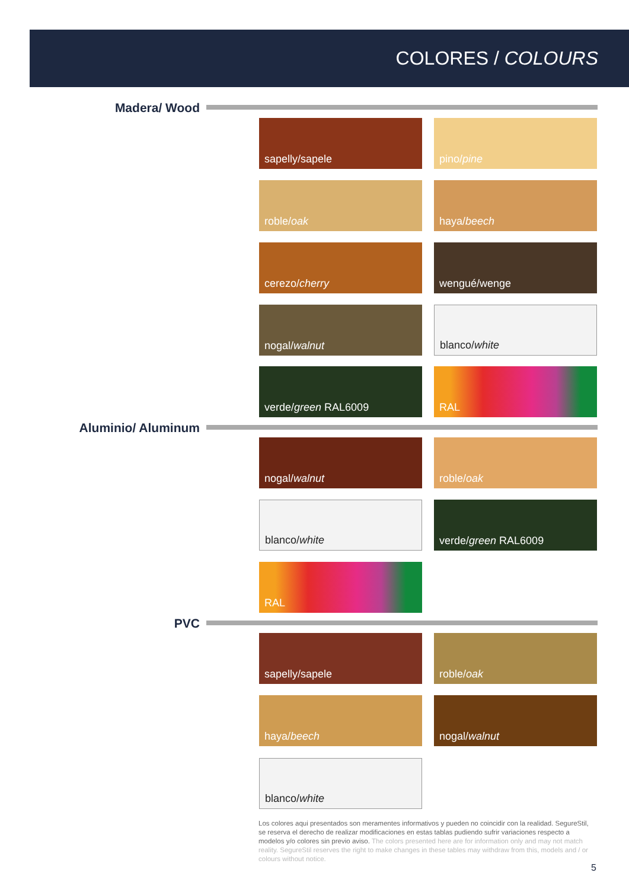COLORES / COLOURS
Madera/ Wood
sapelly/sapele pino/ pine
roble/ oak haya/ beech
cerezo/ cherry wengué/wenge
nogal/ walnut blanco/ white
verde/ green RAL6009 RAL
Aluminio/ Aluminum
nogal/ walnut roble/ oak
blanco/ white verde/ green RAL6009
RAL
PVC
sapelly/sapele roble/ oak
haya/ beech nogal/ walnut
blanco/ white
Los colores aqui presentados son meramentes informativos y pueden no coincidir con la realidad. SegureStil, se reserva el derecho de realizar modificaciones en estas tablas pudiendo sufrir variaciones respecto a modelos y/o colores sin previo aviso. The colors presented here are for information only and may not match reality. SegureStil reserves the right to make changes in these tables may withdraw from this, models and / or colours without notice.
5